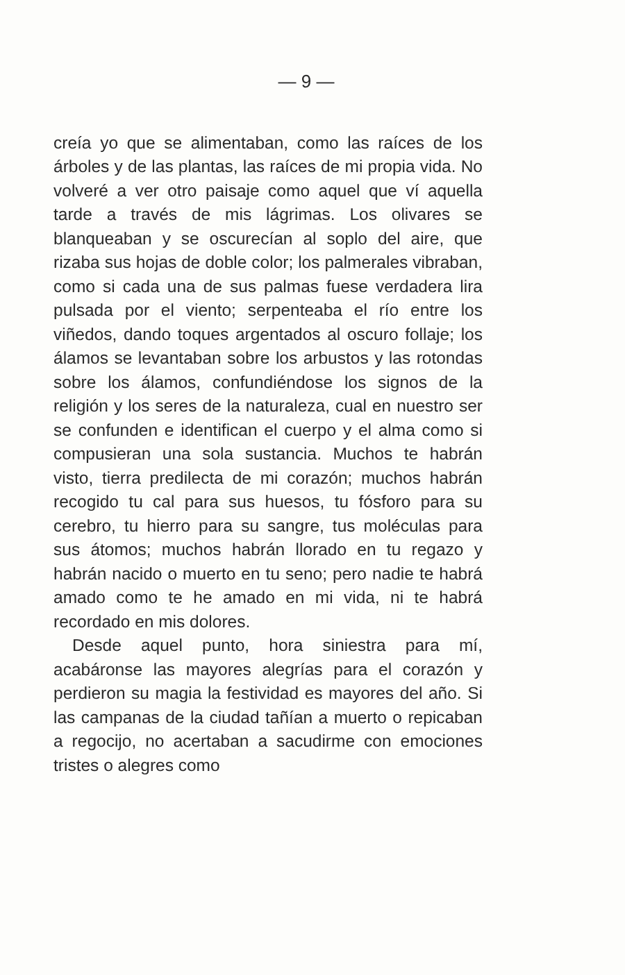— 9 —
creía yo que se alimentaban, como las raíces de los árboles y de las plantas, las raíces de mi propia vida. No volveré a ver otro paisaje como aquel que ví aquella tarde a través de mis lágrimas. Los olivares se blanqueaban y se oscurecían al soplo del aire, que rizaba sus hojas de doble color; los palmerales vibraban, como si cada una de sus palmas fuese verdadera lira pulsada por el viento; serpenteaba el río entre los viñedos, dando toques argentados al oscuro follaje; los álamos se levantaban sobre los arbustos y las rotondas sobre los álamos, confundiéndose los signos de la religión y los seres de la naturaleza, cual en nuestro ser se confunden e identifican el cuerpo y el alma como si compusieran una sola sustancia. Muchos te habrán visto, tierra predilecta de mi corazón; muchos habrán recogido tu cal para sus huesos, tu fósforo para su cerebro, tu hierro para su sangre, tus moléculas para sus átomos; muchos habrán llorado en tu regazo y habrán nacido o muerto en tu seno; pero nadie te habrá amado como te he amado en mi vida, ni te habrá recordado en mis dolores.
Desde aquel punto, hora siniestra para mí, acabáronse las mayores alegrías para el corazón y perdieron su magia la festividad es mayores del año. Si las campanas de la ciudad tañían a muerto o repicaban a regocijo, no acertaban a sacudirme con emociones tristes o alegres como